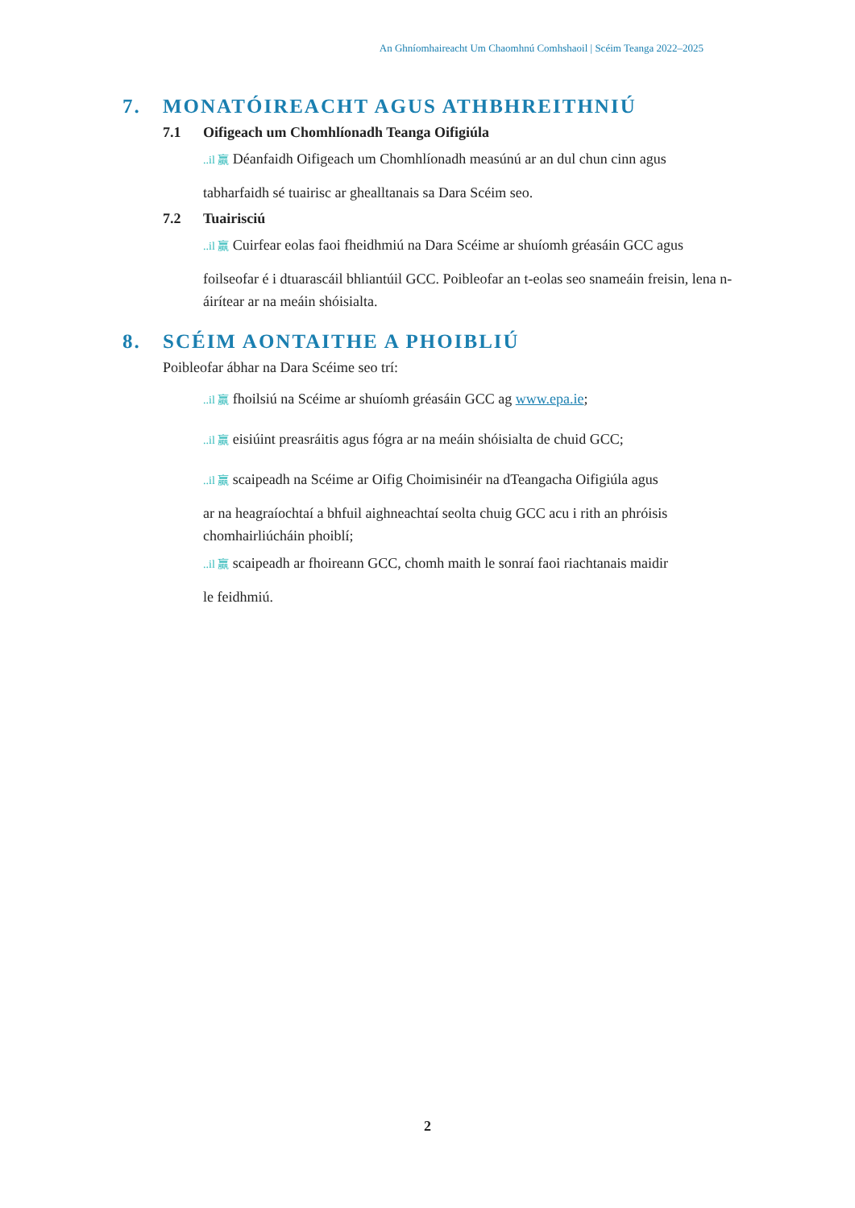An Ghníomhaireacht Um Chaomhnú Comhshaoil | Scéim Teanga 2022–2025
7. MONATÓIREACHT AGUS ATHBHREITHNIÚ
7.1 Oifigeach um Chomhlíonadh Teanga Oifigiúla
..il 赢 Déanfaidh Oifigeach um Chomhlíonadh measúnú ar an dul chun cinn agus
tabharfaidh sé tuairisc ar ghealltanais sa Dara Scéim seo.
7.2 Tuairisciú
..il 赢 Cuirfear eolas faoi fheidhmiú na Dara Scéime ar shuíomh gréasáin GCC agus
foilseofar é i dtuarascáil bhliantúil GCC. Poibleofar an t-eolas seo snameáin freisin, lena n-áirítear ar na meáin shóisialta.
8. SCÉIM AONTAITHE A PHOIBLIÚ
Poibleofar ábhar na Dara Scéime seo trí:
..il 赢 fhoilsiú na Scéime ar shuíomh gréasáin GCC ag www.epa.ie;
..il 赢 eisiúint preasráitis agus fógra ar na meáin shóisialta de chuid GCC;
..il 赢 scaipeadh na Scéime ar Oifig Choimisinéir na dTeangacha Oifigiúla agus
ar na heagraíochtaí a bhfuil aighneachtaí seolta chuig GCC acu i rith an phróisis chomhairliúcháin phoiblí;
..il 赢 scaipeadh ar fhoireann GCC, chomh maith le sonraí faoi riachtanais maidir
le feidhmiú.
2